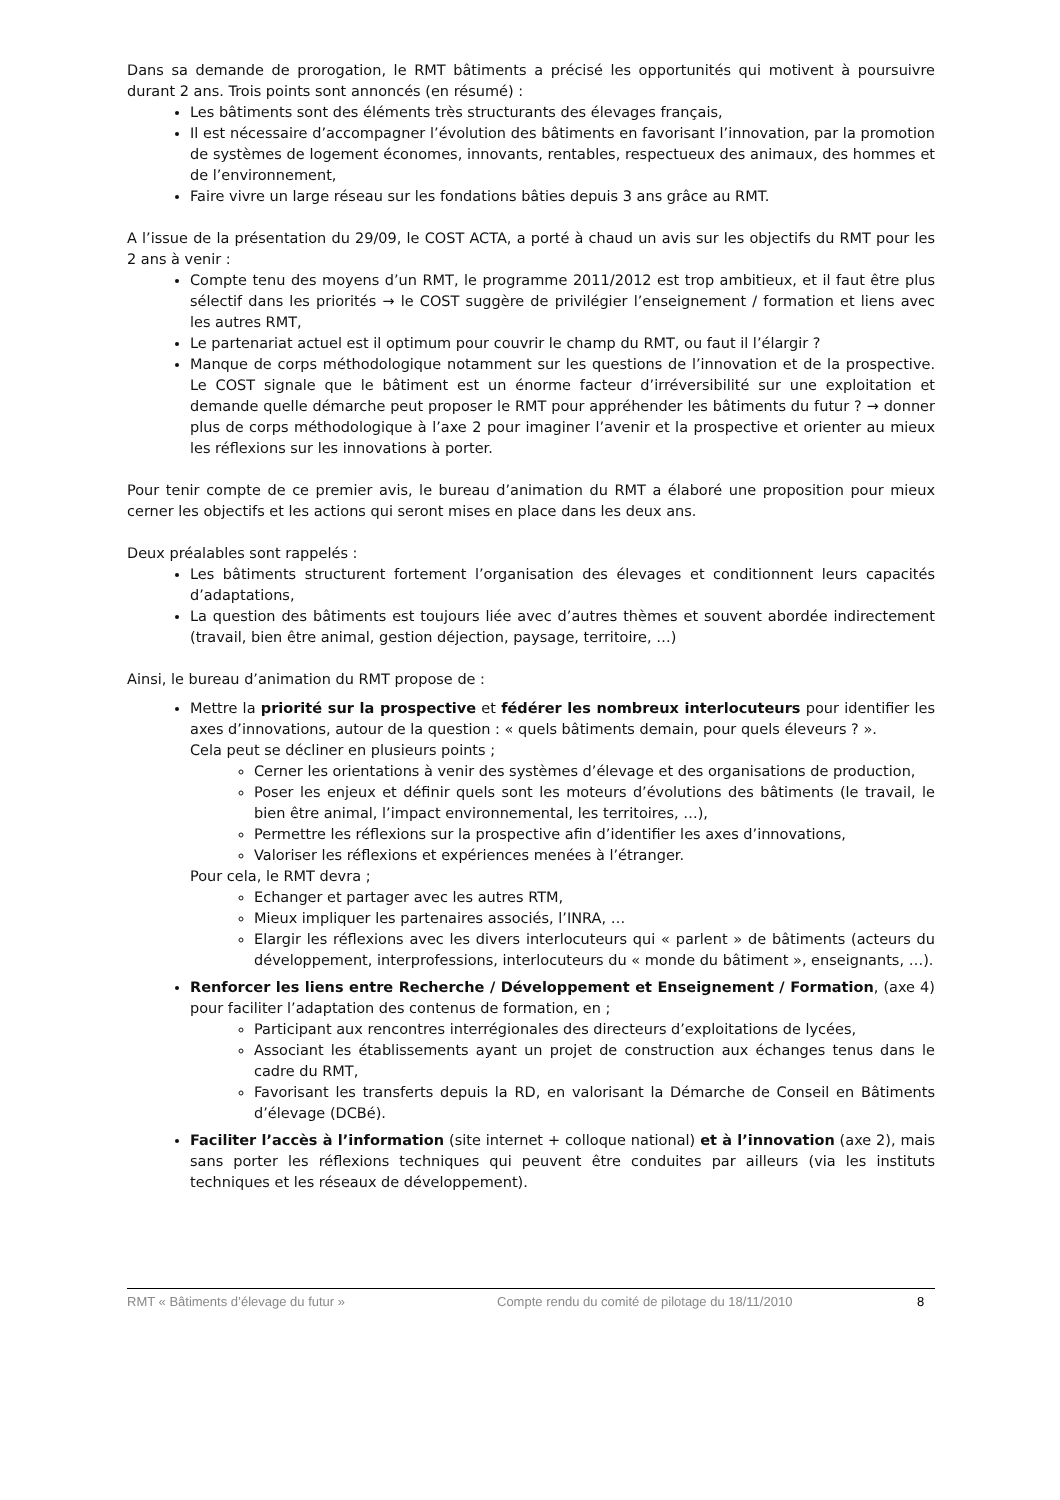Dans sa demande de prorogation, le RMT bâtiments a précisé les opportunités qui motivent à poursuivre durant 2 ans. Trois points sont annoncés (en résumé) :
Les bâtiments sont des éléments très structurants des élevages français,
Il est nécessaire d’accompagner l’évolution des bâtiments en favorisant l’innovation, par la promotion de systèmes de logement économes, innovants, rentables, respectueux des animaux, des hommes et de l’environnement,
Faire vivre un large réseau sur les fondations bâties depuis 3 ans grâce au RMT.
A l’issue de la présentation du 29/09, le COST ACTA, a porté à chaud un avis sur les objectifs du RMT pour les 2 ans à venir :
Compte tenu des moyens d’un RMT, le programme 2011/2012 est trop ambitieux, et il faut être plus sélectif dans les priorités → le COST suggère de privilégier l’enseignement / formation et liens avec les autres RMT,
Le partenariat actuel est il optimum pour couvrir le champ du RMT, ou faut il l’élargir ?
Manque de corps méthodologique notamment sur les questions de l’innovation et de la prospective. Le COST signale que le bâtiment est un énorme facteur d’irréversibilité sur une exploitation et demande quelle démarche peut proposer le RMT pour appréhender les bâtiments du futur ? → donner plus de corps méthodologique à l’axe 2 pour imaginer l’avenir et la prospective et orienter au mieux les réflexions sur les innovations à porter.
Pour tenir compte de ce premier avis, le bureau d’animation du RMT a élaboré une proposition pour mieux cerner les objectifs et les actions qui seront mises en place dans les deux ans.
Deux préalables sont rappelés :
Les bâtiments structurent fortement l’organisation des élevages et conditionnent leurs capacités d’adaptations,
La question des bâtiments est toujours liée avec d’autres thèmes et souvent abordée indirectement (travail, bien être animal, gestion déjection, paysage, territoire, …)
Ainsi, le bureau d’animation du RMT propose de :
Mettre la priorité sur la prospective et fédérer les nombreux interlocuteurs pour identifier les axes d’innovations, autour de la question : « quels bâtiments demain, pour quels éleveurs ? ».
Cela peut se décliner en plusieurs points ;
Cerner les orientations à venir des systèmes d’élevage et des organisations de production,
Poser les enjeux et définir quels sont les moteurs d’évolutions des bâtiments (le travail, le bien être animal, l’impact environnemental, les territoires, …),
Permettre les réflexions sur la prospective afin d’identifier les axes d’innovations,
Valoriser les réflexions et expériences menées à l’étranger.
Pour cela, le RMT devra ;
Echanger et partager avec les autres RTM,
Mieux impliquer les partenaires associés, l’INRA, …
Elargir les réflexions avec les divers interlocuteurs qui « parlent » de bâtiments (acteurs du développement, interprofessions, interlocuteurs du « monde du bâtiment », enseignants, …).
Renforcer les liens entre Recherche / Développement et Enseignement / Formation, (axe 4) pour faciliter l’adaptation des contenus de formation, en ;
Participant aux rencontres interrégionales des directeurs d’exploitations de lycées,
Associant les établissements ayant un projet de construction aux échanges tenus dans le cadre du RMT,
Favorisant les transferts depuis la RD, en valorisant la Démarche de Conseil en Bâtiments d’élevage (DCBé).
Faciliter l’accès à l’information (site internet + colloque national) et à l’innovation (axe 2), mais sans porter les réflexions techniques qui peuvent être conduites par ailleurs (via les instituts techniques et les réseaux de développement).
RMT « Bâtiments d’élevage du futur » Compte rendu du comité de pilotage du 18/11/2010 8